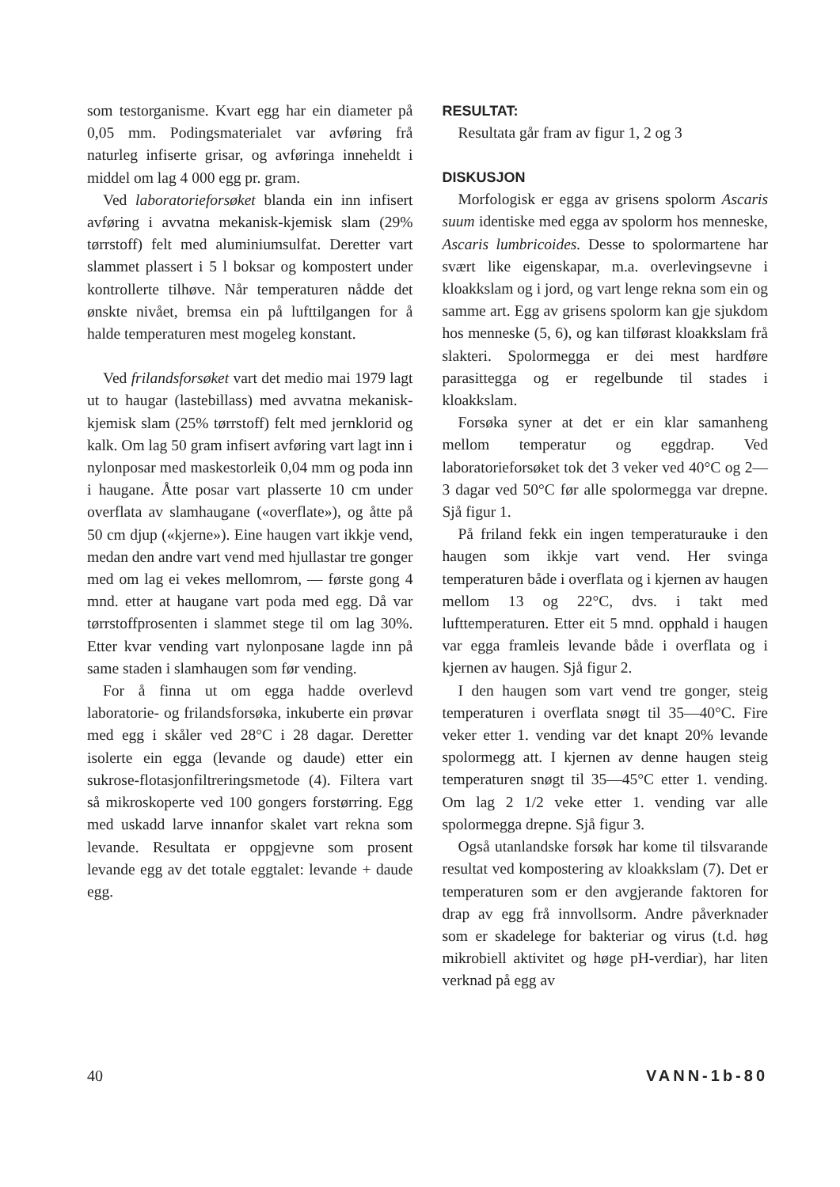som testorganisme. Kvart egg har ein diameter på 0,05 mm. Podingsmaterialet var avføring frå naturleg infiserte grisar, og avføringa inneheldt i middel om lag 4 000 egg pr. gram.
Ved laboratorieforsøket blanda ein inn infisert avføring i avvatna mekanisk-kjemisk slam (29% tørrstoff) felt med aluminiumsulfat. Deretter vart slammet plassert i 5 l boksar og kompostert under kontrollerte tilhøve. Når temperaturen nådde det ønskte nivået, bremsa ein på lufttilgangen for å halde temperaturen mest mogeleg konstant.
Ved frilandsforsøket vart det medio mai 1979 lagt ut to haugar (lastebillass) med avvatna mekanisk-kjemisk slam (25% tørrstoff) felt med jernklorid og kalk. Om lag 50 gram infisert avføring vart lagt inn i nylonposar med maskestorleik 0,04 mm og poda inn i haugane. Åtte posar vart plasserte 10 cm under overflata av slamhaugane («overflate»), og åtte på 50 cm djup («kjerne»). Eine haugen vart ikkje vend, medan den andre vart vend med hjullastar tre gonger med om lag ei vekes mellomrom, — første gong 4 mnd. etter at haugane vart poda med egg. Då var tørrstoffprosenten i slammet stege til om lag 30%. Etter kvar vending vart nylonposane lagde inn på same staden i slamhaugen som før vending.
For å finna ut om egga hadde overlevd laboratorie- og frilandsforsøka, inkuberte ein prøvar med egg i skåler ved 28°C i 28 dagar. Deretter isolerte ein egga (levande og daude) etter ein sukrose-flotasjonfiltreringsmetode (4). Filtera vart så mikroskoperte ved 100 gongers forstørring. Egg med uskadd larve innanfor skalet vart rekna som levande. Resultata er oppgjevne som prosent levande egg av det totale eggtalet: levande + daude egg.
RESULTAT:
Resultata går fram av figur 1, 2 og 3
DISKUSJON
Morfologisk er egga av grisens spolorm Ascaris suum identiske med egga av spolorm hos menneske, Ascaris lumbricoides. Desse to spolormartene har svært like eigenskapar, m.a. overlevingsevne i kloakkslam og i jord, og vart lenge rekna som ein og samme art. Egg av grisens spolorm kan gje sjukdom hos menneske (5, 6), og kan tilførast kloakkslam frå slakteri. Spolormegga er dei mest hardføre parasittegga og er regelbunde til stades i kloakkslam.
Forsøka syner at det er ein klar samanheng mellom temperatur og eggdrap. Ved laboratorieforsøket tok det 3 veker ved 40°C og 2—3 dagar ved 50°C før alle spolormegga var drepne. Sjå figur 1.
På friland fekk ein ingen temperaturauke i den haugen som ikkje vart vend. Her svinga temperaturen både i overflata og i kjernen av haugen mellom 13 og 22°C, dvs. i takt med lufttemperaturen. Etter eit 5 mnd. opphald i haugen var egga framleis levande både i overflata og i kjernen av haugen. Sjå figur 2.
I den haugen som vart vend tre gonger, steig temperaturen i overflata snøgt til 35—40°C. Fire veker etter 1. vending var det knapt 20% levande spolormegg att. I kjernen av denne haugen steig temperaturen snøgt til 35—45°C etter 1. vending. Om lag 2 1/2 veke etter 1. vending var alle spolormegga drepne. Sjå figur 3.
Også utanlandske forsøk har kome til tilsvarande resultat ved kompostering av kloakkslam (7). Det er temperaturen som er den avgjerande faktoren for drap av egg frå innvollsorm. Andre påverknader som er skadelege for bakteriar og virus (t.d. høg mikrobiell aktivitet og høge pH-verdiar), har liten verknad på egg av
40 VANN-1b-80